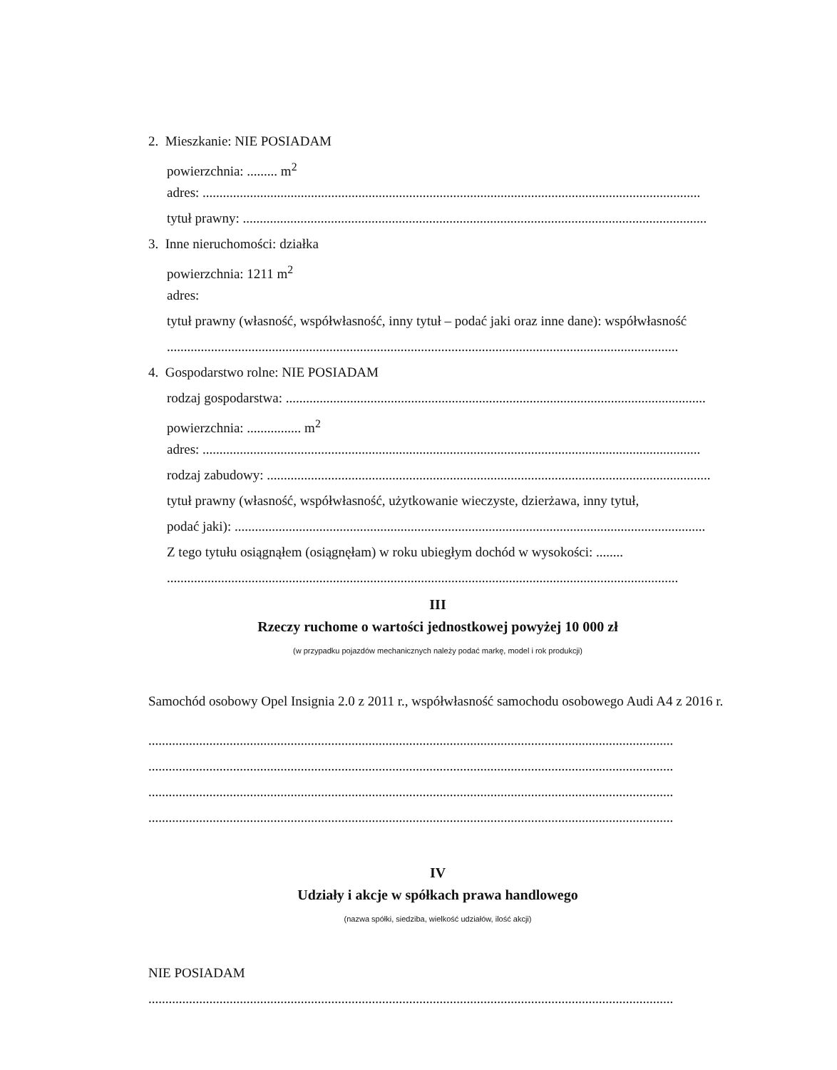2. Mieszkanie: NIE POSIADAM
powierzchnia: ......... m<sup>2</sup>
adres: ...................................................................................................................................................
tytuł prawny: .........................................................................................................................................
3. Inne nieruchomości: działka
powierzchnia: 1211 m<sup>2</sup>
adres:
tytuł prawny (własność, współwłasność, inny tytuł – podać jaki oraz inne dane): współwłasność
.......................................................................................................................................................
4. Gospodarstwo rolne: NIE POSIADAM
rodzaj gospodarstwa: ............................................................................................................................
powierzchnia: ................ m<sup>2</sup>
adres: ...................................................................................................................................................
rodzaj zabudowy: ...................................................................................................................................
tytuł prawny (własność, współwłasność, użytkowanie wieczyste, dzierżawa, inny tytuł,
podać jaki): ...........................................................................................................................................
Z tego tytułu osiągnąłem (osiągnęłam) w roku ubiegłym dochód w wysokości: ........
.......................................................................................................................................................
III
Rzeczy ruchome o wartości jednostkowej powyżej 10 000 zł
(w przypadku pojazdów mechanicznych należy podać markę, model i rok produkcji)
Samochód osobowy Opel Insignia 2.0 z 2011 r., współwłasność samochodu osobowego Audi A4 z 2016 r.
...........................................................................................................................................................
...........................................................................................................................................................
...........................................................................................................................................................
...........................................................................................................................................................
IV
Udziały i akcje w spółkach prawa handlowego
(nazwa spółki, siedziba, wielkość udziałów, ilość akcji)
NIE POSIADAM
...........................................................................................................................................................